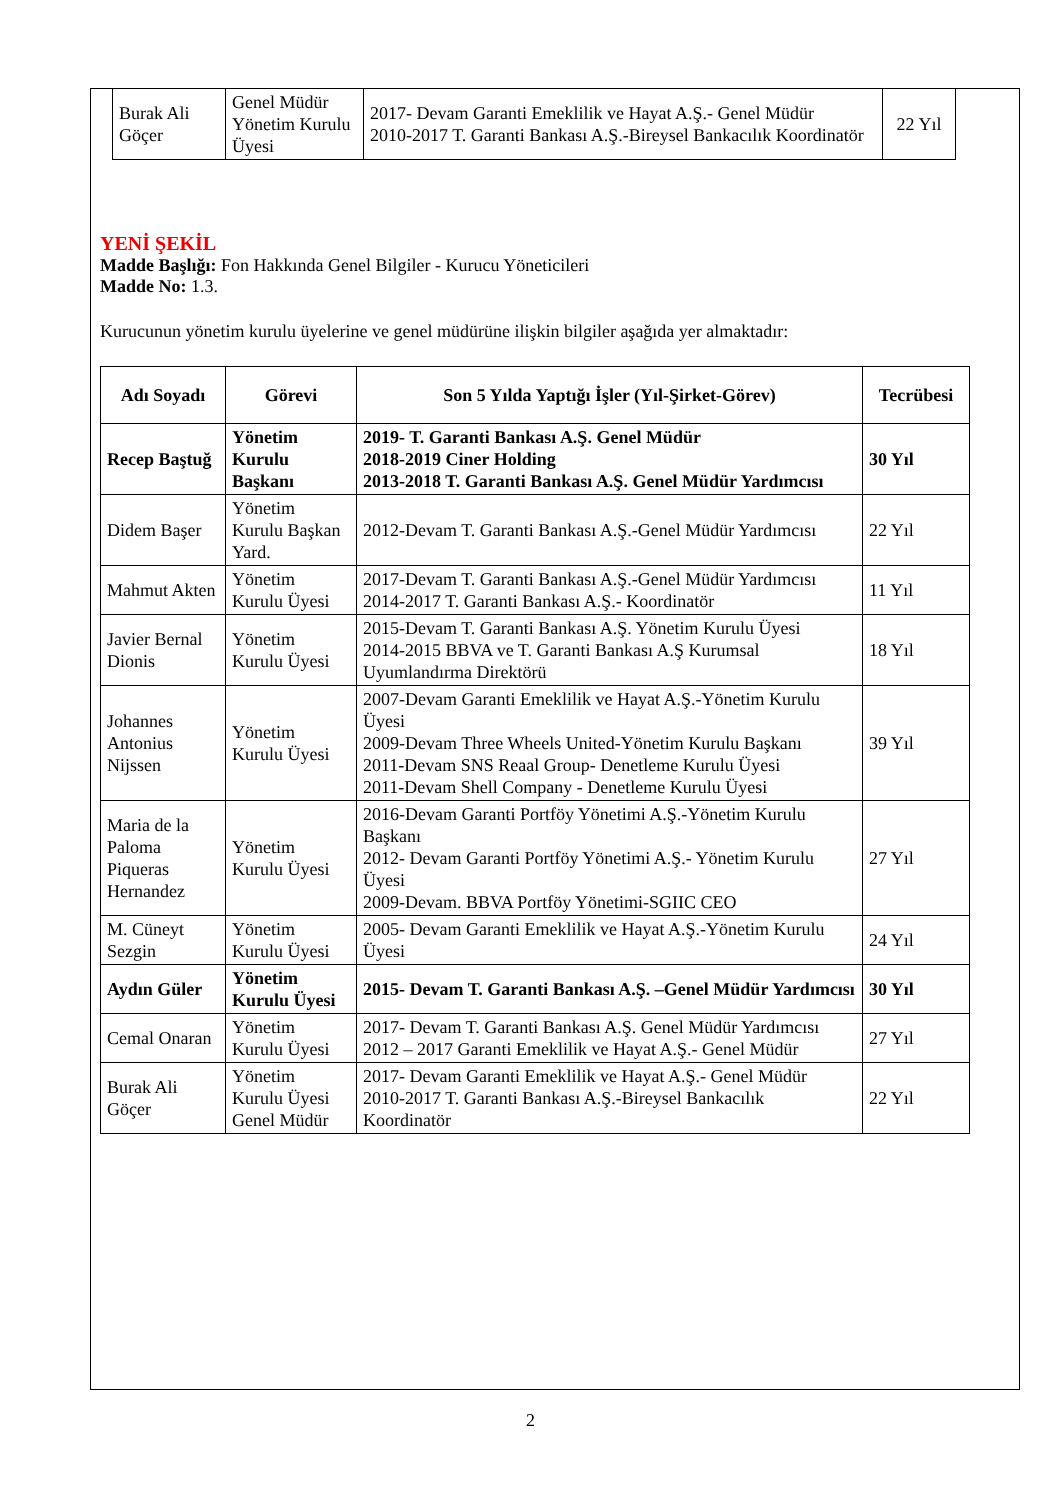| Burak Ali Göçer | Genel Müdür Yönetim Kurulu Üyesi | 2017- Devam Garanti Emeklilik ve Hayat A.Ş.- Genel Müdür 2010-2017 T. Garanti Bankası A.Ş.-Bireysel Bankacılık Koordinatör | 22 Yıl |
YENİ ŞEKİL
Madde Başlığı: Fon Hakkında Genel Bilgiler - Kurucu Yöneticileri
Madde No: 1.3.
Kurucunun yönetim kurulu üyelerine ve genel müdürüne ilişkin bilgiler aşağıda yer almaktadır:
| Adı Soyadı | Görevi | Son 5 Yılda Yaptığı İşler (Yıl-Şirket-Görev) | Tecrübesi |
| --- | --- | --- | --- |
| Recep Baştuğ | Yönetim Kurulu Başkanı | 2019- T. Garanti Bankası A.Ş. Genel Müdür 2018-2019 Ciner Holding 2013-2018 T. Garanti Bankası A.Ş. Genel Müdür Yardımcısı | 30 Yıl |
| Didem Başer | Yönetim Kurulu Başkan Yard. | 2012-Devam T. Garanti Bankası A.Ş.-Genel Müdür Yardımcısı | 22 Yıl |
| Mahmut Akten | Yönetim Kurulu Üyesi | 2017-Devam T. Garanti Bankası A.Ş.-Genel Müdür Yardımcısı 2014-2017 T. Garanti Bankası A.Ş.- Koordinatör | 11 Yıl |
| Javier Bernal Dionis | Yönetim Kurulu Üyesi | 2015-Devam T. Garanti Bankası A.Ş. Yönetim Kurulu Üyesi 2014-2015 BBVA ve T. Garanti Bankası A.Ş Kurumsal Uyumlandırma Direktörü | 18 Yıl |
| Johannes Antonius Nijssen | Yönetim Kurulu Üyesi | 2007-Devam Garanti Emeklilik ve Hayat A.Ş.-Yönetim Kurulu Üyesi 2009-Devam Three Wheels United-Yönetim Kurulu Başkanı 2011-Devam SNS Reaal Group- Denetleme Kurulu Üyesi 2011-Devam Shell Company - Denetleme Kurulu Üyesi | 39 Yıl |
| Maria de la Paloma Piqueras Hernandez | Yönetim Kurulu Üyesi | 2016-Devam Garanti Portföy Yönetimi A.Ş.-Yönetim Kurulu Başkanı 2012- Devam Garanti Portföy Yönetimi A.Ş.- Yönetim Kurulu Üyesi 2009-Devam. BBVA Portföy Yönetimi-SGIIC CEO | 27 Yıl |
| M. Cüneyt Sezgin | Yönetim Kurulu Üyesi | 2005- Devam Garanti Emeklilik ve Hayat A.Ş.-Yönetim Kurulu Üyesi | 24 Yıl |
| Aydın Güler | Yönetim Kurulu Üyesi | 2015- Devam T. Garanti Bankası A.Ş. –Genel Müdür Yardımcısı | 30 Yıl |
| Cemal Onaran | Yönetim Kurulu Üyesi | 2017- Devam T. Garanti Bankası A.Ş. Genel Müdür Yardımcısı 2012 – 2017 Garanti Emeklilik ve Hayat A.Ş.- Genel Müdür | 27 Yıl |
| Burak Ali Göçer | Yönetim Kurulu Üyesi Genel Müdür | 2017- Devam Garanti Emeklilik ve Hayat A.Ş.- Genel Müdür 2010-2017 T. Garanti Bankası A.Ş.-Bireysel Bankacılık Koordinatör | 22 Yıl |
2